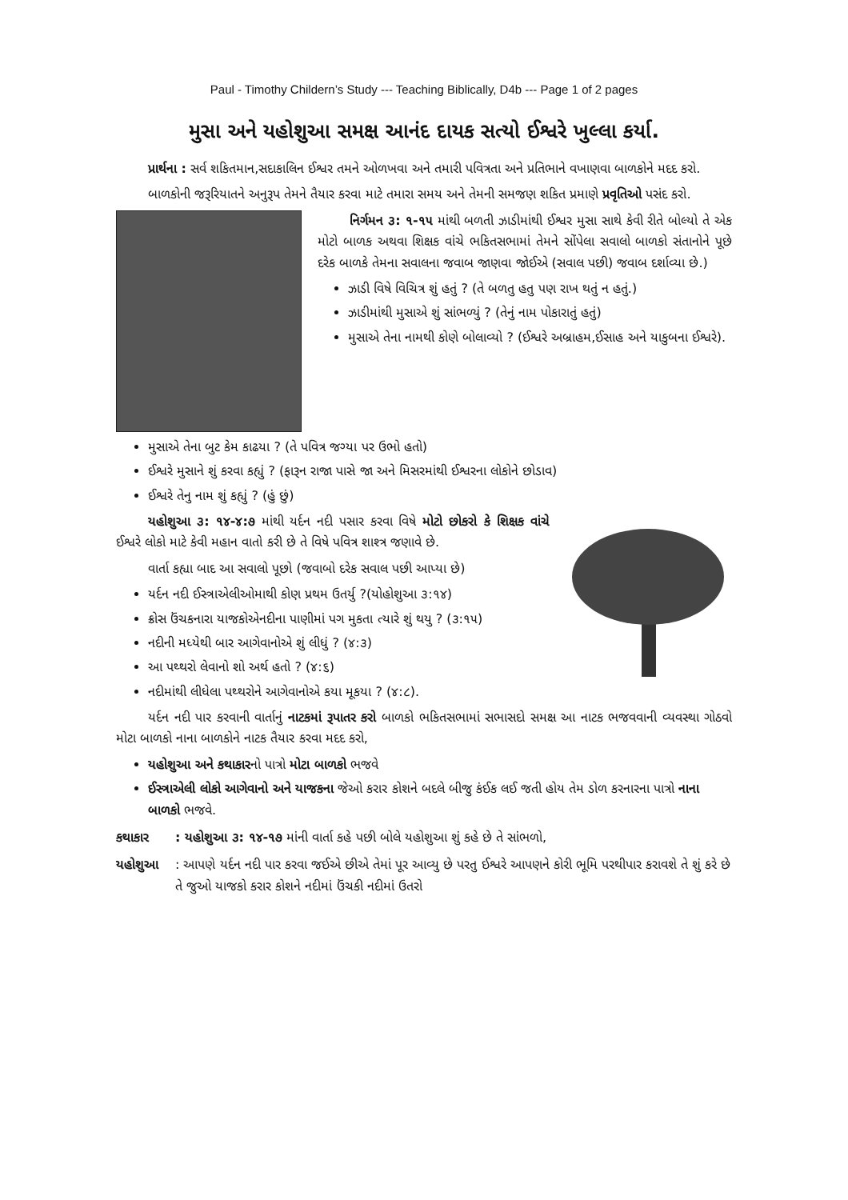Paul - Timothy Childern’s Study --- Teaching Biblically, D4b --- Page 1 of 2 pages
મુસા અને યહોશુઆ સમક્ષ આનંદ દાયક સત્યો ઈશ્વરે ખુલ્લા કર્યા.
પ્રાર્થના : સર્વ શકિતમાન,સદાકાલિન ઈશ્વર તમને ઓળખવા અને તમારી પવિત્રતા અને પ્રતિભાને વખાણવા બાળકોને મદદ કરો.
બાળકોની જરૂરિયાતને અનુરૂપ તેમને તૈયાર કરવા માટે તમારા સમય અને તેમની સમજણ શકિત પ્રમાણે પ્રવૃતિઓ પસંદ કરો.
નિર્ગમન ૩: ૧-૧૫ માંથી બળતી ઝાડીમાંથી ઈશ્વર મુસા સાથે કેવી રીતે બોલ્યો તે એક મોટો બાળક અથવા શિક્ષક વાંચે ભકિતસભામાં તેમને સોંપેલા સવાલો બાળકો સંતાનોને પૂછે દરેક બાળકે તેમના સવાલના જવાબ જાણવા જોઈએ (સવાલ પછી) જવાબ દર્શાવ્યા છે.)
ઝાડી વિષે વિચિત્ર શું હતું ? (તે બળતુ હતુ પણ રાખ થતું ન હતું.)
ઝાડીમાંથી મુસાએ શું સાંભળ્યું ? (તેનું નામ પોકારાતું હતું)
મુસાએ તેના નામથી કોણે બોલાવ્યો ? (ઈશ્વરે અબ્રાહમ,ઈસાહ અને યાકુબના ઈશ્વરે).
મુસાએ તેના બુટ કેમ કાઢયા ? (તે પવિત્ર જગ્યા પર ઉભો હતો)
ઈશ્વરે મુસાને શું કરવા કહ્યું ? (ફારૂન રાજા પાસે જા અને મિસરમાંથી ઈશ્વરના લોકોને છોડાવ)
ઈશ્વરે તેનુ નામ શું કહ્યું ? (હું છું)
યહોશુઆ ૩: ૧૪-૪:૭ માંથી યર્દન નદી પસાર કરવા વિષે મોટો છોકરો કે શિક્ષક વાંચે ઈશ્વરે લોકો માટે કેવી મહાન વાતો કરી છે તે વિષે પવિત્ર શાશ્ત્ર જણાવે છે.
વાર્તા કહ્યા બાદ આ સવાલો પૂછો (જવાબો દરેક સવાલ પછી આપ્યા છે)
યર્દન નદી ઈસ્ત્રાએલીઓમાથી કોણ પ્રથમ ઉતર્યુ ?(યોહોશુઆ ૩:૧૪)
ક્રોસ ઉંચકનારા યાજકોએનદીના પાણીમાં પગ મુકતા ત્યારે શું થયુ ? (૩:૧૫)
નદીની મધ્યેથી બાર આગેવાનોએ શું લીધું ? (૪:૩)
આ પથ્થરો લેવાનો શો અર્થ હતો ? (૪:૬)
નદીમાંથી લીધેલા પથ્થરોને આગેવાનોએ કયા મૂકયા ? (૪:૮).
યર્દન નદી પાર કરવાની વાર્તાનું નાટકમાં રૂપાતર કરો બાળકો ભકિતસભામાં સભાસદો સમક્ષ આ નાટક ભજવવાની વ્યવસ્થા ગોઠવો મોટા બાળકો નાના બાળકોને નાટક તૈયાર કરવા મદદ કરો,
યહોશુઆ અને કથાકારનો પાત્રો મોટા બાળકો ભજવે
ઈસ્ત્રાએલી લોકો આગેવાનો અને યાજકના જેઓ કરાર કોશને બદલે બીજુ કંઈક લઈ જતી હોય તેમ ડોળ કરનારના પાત્રો નાના બાળકો ભજવે.
કથાકાર : યહોશુઆ ૩: ૧૪-૧૭ માંની વાર્તા કહે પછી બોલે યહોશુઆ શું કહે છે તે સાંભળો,
યહોશુઆ : આપણે યર્દન નદી પાર કરવા જઈએ છીએ તેમાં પૂર આવ્યુ છે પરતુ ઈશ્વરે આપણને કોરી ભૂમિ પરથીપાર કરાવશે તે શું કરે છે તે જુઓ યાજકો કરાર કોશને નદીમાં ઉંચકી નદીમાં ઉતરો